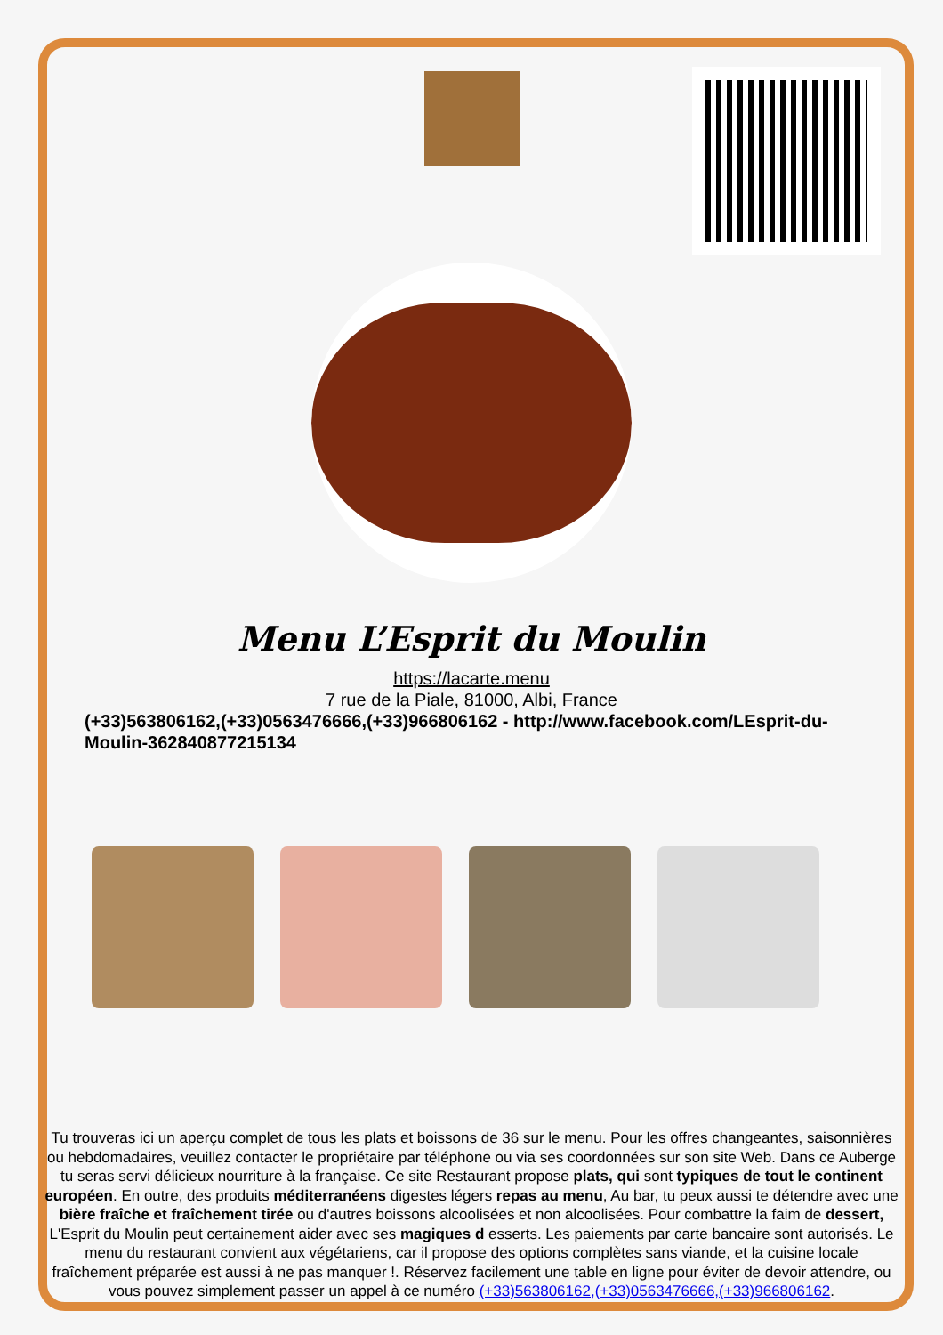Menu L’Esprit du Moulin
https://lacarte.menu
7 rue de la Piale, 81000, Albi, France
(+33)563806162,(+33)0563476666,(+33)966806162 - http://www.facebook.com/LEsprit-du-Moulin-362840877215134
Tu trouveras ici un aperçu complet de tous les plats et boissons de 36 sur le menu. Pour les offres changeantes, saisonnières ou hebdomadaires, veuillez contacter le propriétaire par téléphone ou via ses coordonnées sur son site Web. Dans ce Auberge tu seras servi délicieux nourriture à la française. Ce site Restaurant propose plats, qui sont typiques de tout le continent européen. En outre, des produits méditerranéens digestes légers repas au menu, Au bar, tu peux aussi te détendre avec une bière fraîche et fraîchement tirée ou d'autres boissons alcoolisées et non alcoolisées. Pour combattre la faim de dessert, L'Esprit du Moulin peut certainement aider avec ses magiques d esserts. Les paiements par carte bancaire sont autorisés. Le menu du restaurant convient aux végétariens, car il propose des options complètes sans viande, et la cuisine locale fraîchement préparée est aussi à ne pas manquer !. Réservez facilement une table en ligne pour éviter de devoir attendre, ou vous pouvez simplement passer un appel à ce numéro (+33)563806162,(+33)0563476666,(+33)966806162.